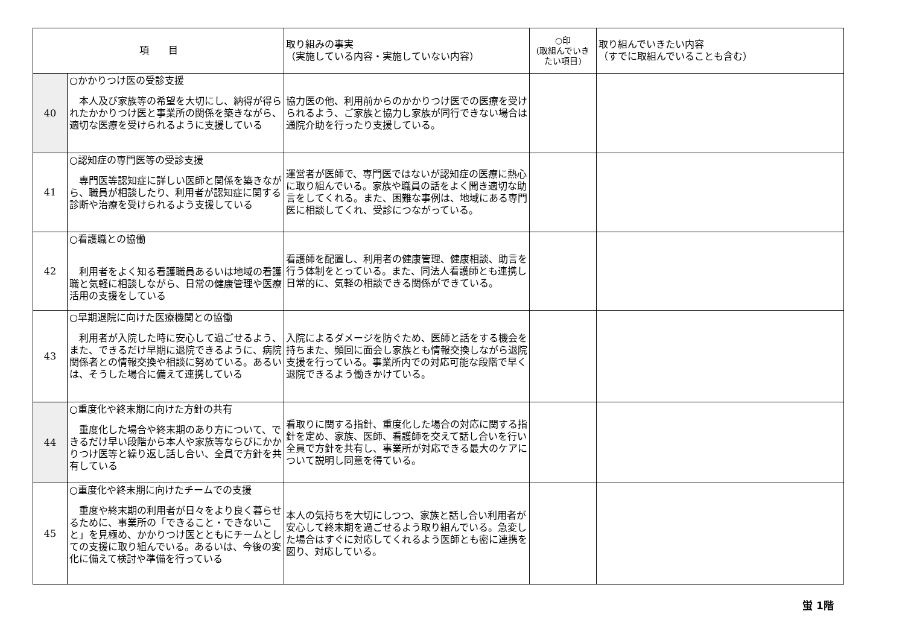| 項 目 | | 取り組みの事実 （実施している内容・実施していない内容） | ○印 (取組んでいき たい項目) | 取り組んでいきたい内容 （すでに取組んでいることも含む） |
| --- | --- | --- | --- | --- |
| 40 | ○かかりつけ医の受診支援 本人及び家族等の希望を大切にし、納得が得られたかかりつけ医と事業所の関係を築きながら、適切な医療を受けられるように支援している | 協力医の他、利用前からのかかりつけ医での医療を受けられるよう、ご家族と協力し家族が同行できない場合は通院介助を行ったり支援している。 | | |
| 41 | ○認知症の専門医等の受診支援 専門医等認知症に詳しい医師と関係を築きながら、職員が相談したり、利用者が認知症に関する診断や治療を受けられるよう支援している | 運営者が医師で、専門医ではないが認知症の医療に熱心に取り組んでいる。家族や職員の話をよく聞き適切な助言をしてくれる。また、困難な事例は、地域にある専門医に相談してくれ、受診につながっている。 | | |
| 42 | ○看護職との協働 利用者をよく知る看護職員あるいは地域の看護職と気軽に相談しながら、日常の健康管理や医療活用の支援をしている | 看護師を配置し、利用者の健康管理、健康相談、助言を行う体制をとっている。また、同法人看護師とも連携し日常的に、気軽の相談できる関係ができている。 | | |
| 43 | ○早期退院に向けた医療機関との協働 利用者が入院した時に安心して過ごせるよう、また、できるだけ早期に退院できるように、病院関係者との情報交換や相談に努めている。あるいは、そうした場合に備えて連携している | 入院によるダメージを防ぐため、医師と話をする機会を持ちまた、頻回に面会し家族とも情報交換しながら退院支援を行っている。事業所内での対応可能な段階で早く退院できるよう働きかけている。 | | |
| 44 | ○重度化や終末期に向けた方針の共有 重度化した場合や終末期のあり方について、できるだけ早い段階から本人や家族等ならびにかかりつけ医等と繰り返し話し合い、全員で方針を共有している | 看取りに関する指針、重度化した場合の対応に関する指針を定め、家族、医師、看護師を交えて話し合いを行い全員で方針を共有し、事業所が対応できる最大のケアについて説明し同意を得ている。 | | |
| 45 | ○重度化や終末期に向けたチームでの支援 重度や終末期の利用者が日々をより良く暮らせるために、事業所の「できること・できないこと」を見極め、かかりつけ医とともにチームとしての支援に取り組んでいる。あるいは、今後の変化に備えて検討や準備を行っている | 本人の気持ちを大切にしつつ、家族と話し合い利用者が安心して終末期を過ごせるよう取り組んでいる。急変した場合はすぐに対応してくれるよう医師とも密に連携を図り、対応している。 | | |
蛍 1階